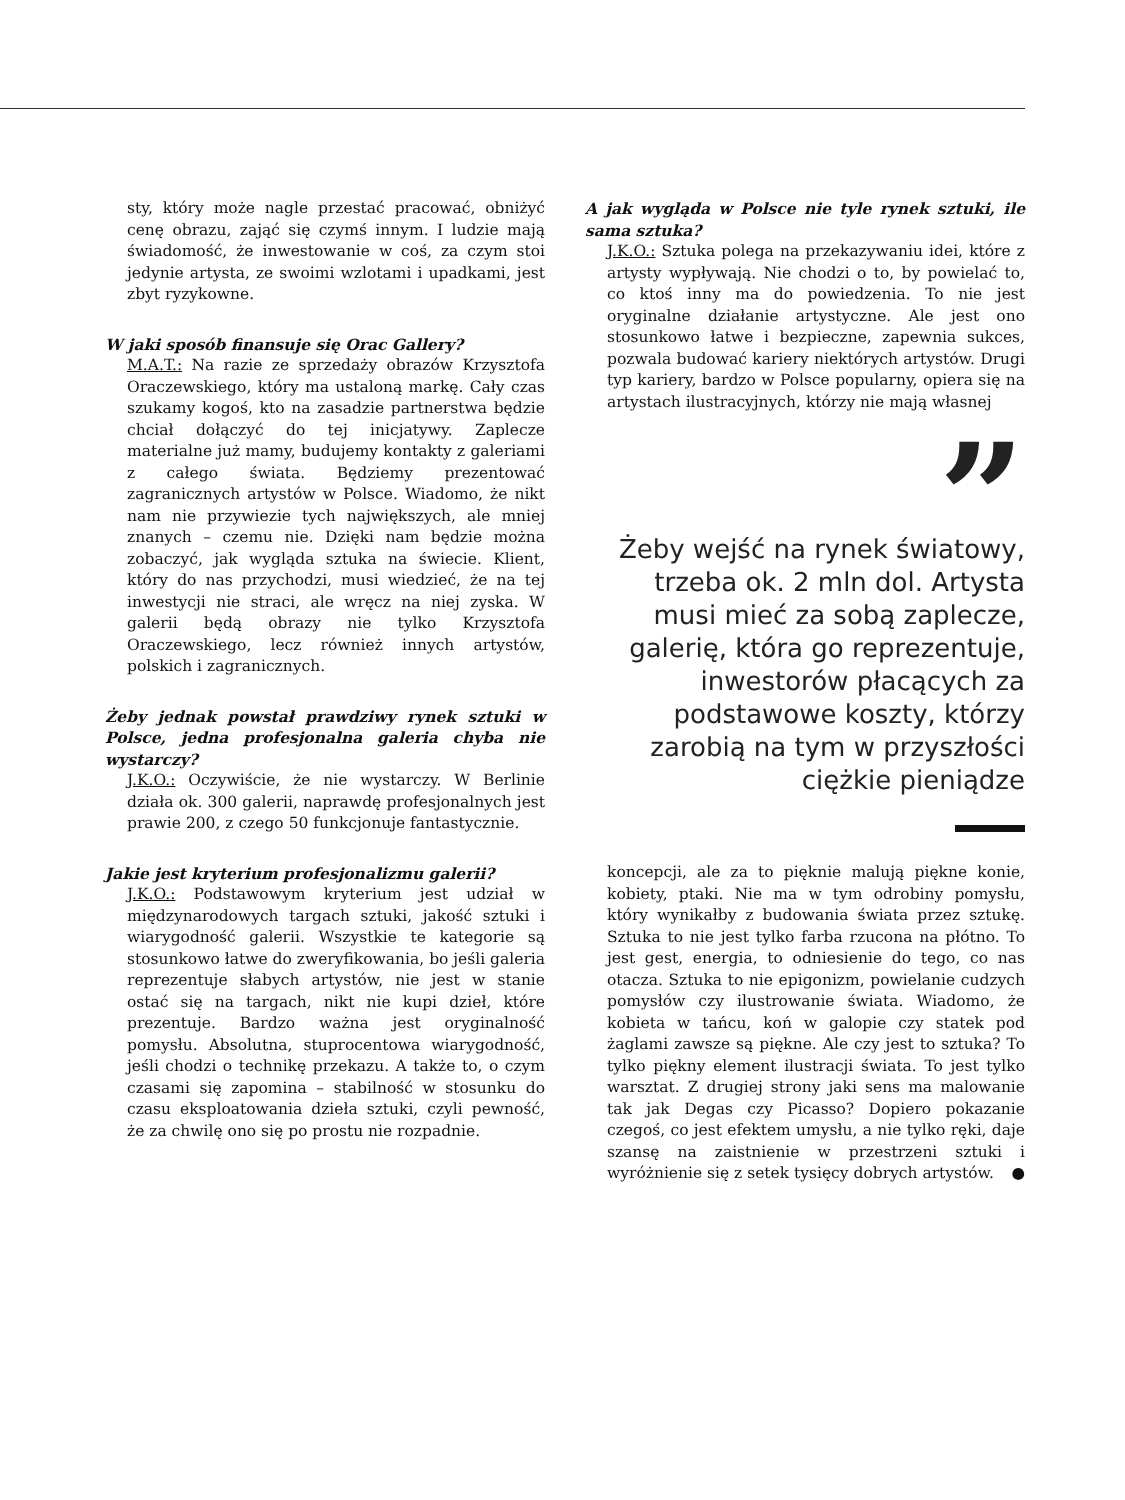sty, który może nagle przestać pracować, obniżyć cenę obrazu, zająć się czymś innym. I ludzie mają świadomość, że inwestowanie w coś, za czym stoi jedynie artysta, ze swoimi wzlotami i upadkami, jest zbyt ryzykowne.
W jaki sposób finansuje się Orac Gallery?
M.A.T.: Na razie ze sprzedaży obrazów Krzysztofa Oraczewskiego, który ma ustaloną markę. Cały czas szukamy kogoś, kto na zasadzie partnerstwa będzie chciał dołączyć do tej inicjatywy. Zaplecze materialne już mamy, budujemy kontakty z galeriami z całego świata. Będziemy prezentować zagranicznych artystów w Polsce. Wiadomo, że nikt nam nie przywiezie tych największych, ale mniej znanych – czemu nie. Dzięki nam będzie można zobaczyć, jak wygląda sztuka na świecie. Klient, który do nas przychodzi, musi wiedzieć, że na tej inwestycji nie straci, ale wręcz na niej zyska. W galerii będą obrazy nie tylko Krzysztofa Oraczewskiego, lecz również innych artystów, polskich i zagranicznych.
Żeby jednak powstał prawdziwy rynek sztuki w Polsce, jedna profesjonalna galeria chyba nie wystarczy?
J.K.O.: Oczywiście, że nie wystarczy. W Berlinie działa ok. 300 galerii, naprawdę profesjonalnych jest prawie 200, z czego 50 funkcjonuje fantastycznie.
Jakie jest kryterium profesjonalizmu galerii?
J.K.O.: Podstawowym kryterium jest udział w międzynarodowych targach sztuki, jakość sztuki i wiarygodność galerii. Wszystkie te kategorie są stosunkowo łatwe do zweryfikowania, bo jeśli galeria reprezentuje słabych artystów, nie jest w stanie ostać się na targach, nikt nie kupi dzieł, które prezentuje. Bardzo ważna jest oryginalność pomysłu. Absolutna, stuprocentowa wiarygodność, jeśli chodzi o technikę przekazu. A także to, o czym czasami się zapomina – stabilność w stosunku do czasu eksploatowania dzieła sztuki, czyli pewność, że za chwilę ono się po prostu nie rozpadnie.
A jak wygląda w Polsce nie tyle rynek sztuki, ile sama sztuka?
J.K.O.: Sztuka polega na przekazywaniu idei, które z artysty wypływają. Nie chodzi o to, by powielać to, co ktoś inny ma do powiedzenia. To nie jest oryginalne działanie artystyczne. Ale jest ono stosunkowo łatwe i bezpieczne, zapewnia sukces, pozwala budować kariery niektórych artystów. Drugi typ kariery, bardzo w Polsce popularny, opiera się na artystach ilustracyjnych, którzy nie mają własnej
”
Żeby wejść na rynek światowy, trzeba ok. 2 mln dol. Artysta musi mieć za sobą zaplecze, galerię, która go reprezentuje, inwestorów płacących za podstawowe koszty, którzy zarobią na tym w przyszłości ciężkie pieniądze
koncepcji, ale za to pięknie malują piękne konie, kobiety, ptaki. Nie ma w tym odrobiny pomysłu, który wynikałby z budowania świata przez sztukę. Sztuka to nie jest tylko farba rzucona na płótno. To jest gest, energia, to odniesienie do tego, co nas otacza. Sztuka to nie epigonizm, powielanie cudzych pomysłów czy ilustrowanie świata. Wiadomo, że kobieta w tańcu, koń w galopie czy statek pod żaglami zawsze są piękne. Ale czy jest to sztuka? To tylko piękny element ilustracji świata. To jest tylko warsztat. Z drugiej strony jaki sens ma malowanie tak jak Degas czy Picasso? Dopiero pokazanie czegoś, co jest efektem umysłu, a nie tylko ręki, daje szansę na zaistnienie w przestrzeni sztuki i wyróżnienie się z setek tysięcy dobrych artystów. ●